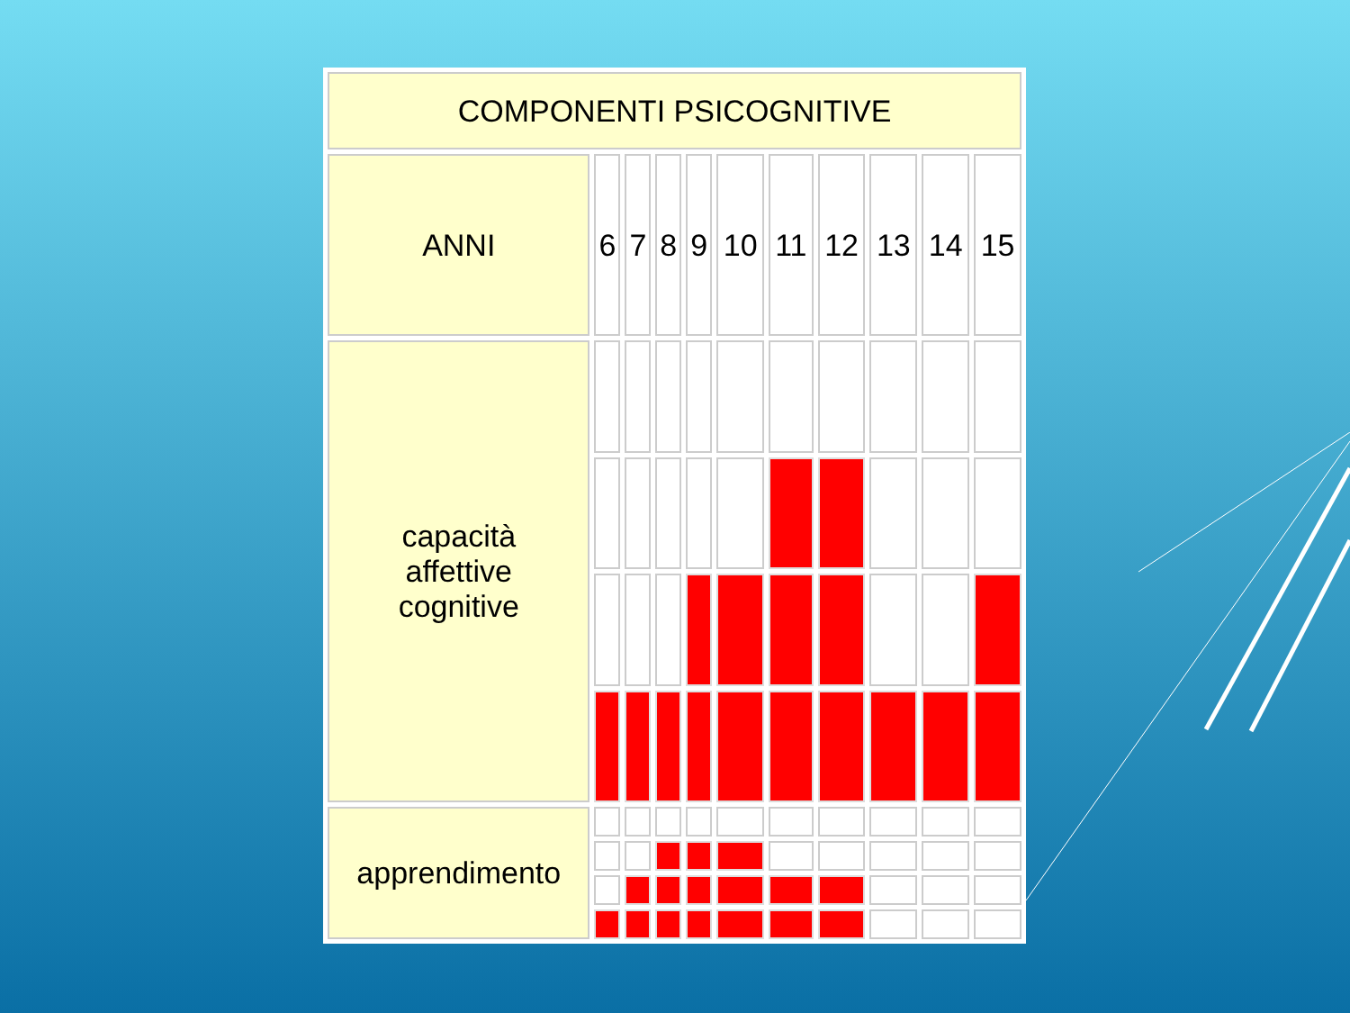| COMPONENTI PSICOGNITIVE | | | | | | | | | | |
| --- | --- | --- | --- | --- | --- | --- | --- | --- | --- | --- |
| ANNI | 6 | 7 | 8 | 9 | 10 | 11 | 12 | 13 | 14 | 15 |
| capacità affettive cognitive | | | | | | | | | | |
| apprendimento | | | | | | | | | | |